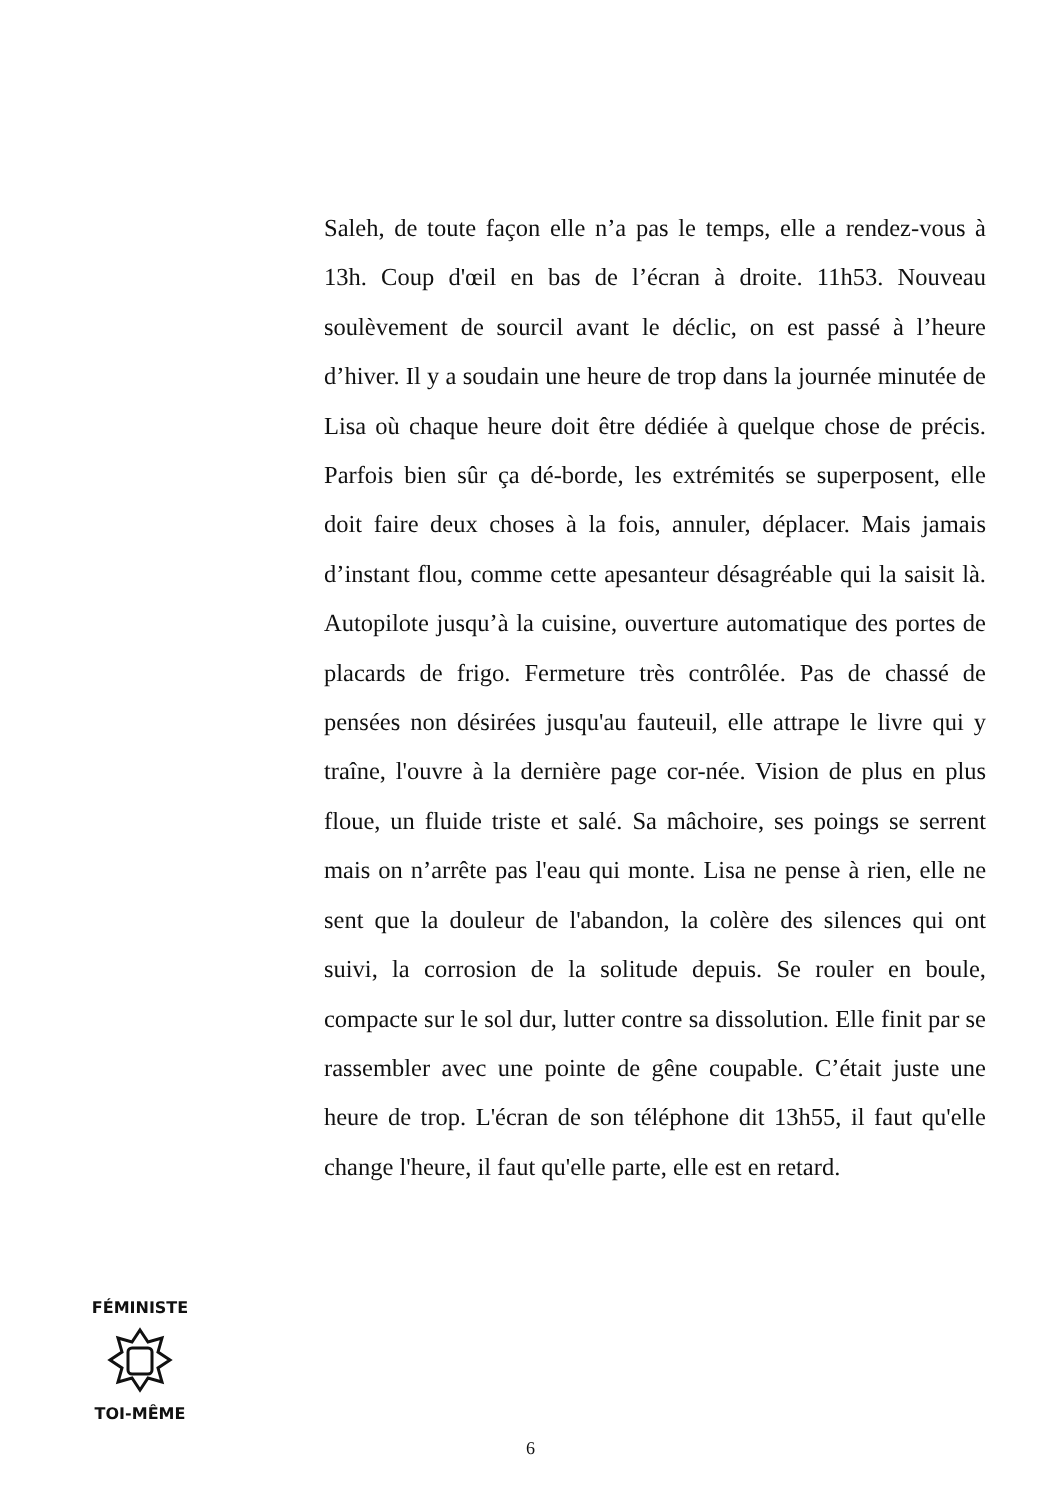Saleh, de toute façon elle n’a pas le temps, elle a rendez-vous à 13h. Coup d'œil en bas de l’écran à droite. 11h53. Nouveau soulèvement de sourcil avant le déclic, on est passé à l’heure d’hiver. Il y a soudain une heure de trop dans la journée minutée de Lisa où chaque heure doit être dédiée à quelque chose de précis. Parfois bien sûr ça dé-borde, les extrémités se superposent, elle doit faire deux choses à la fois, annuler, déplacer. Mais jamais d’instant flou, comme cette apesanteur désagréable qui la saisit là. Autopilote jusqu’à la cuisine, ouverture automatique des portes de placards de frigo. Fermeture très contrôlée. Pas de chassé de pensées non désirées jusqu'au fauteuil, elle attrape le livre qui y traîne, l'ouvre à la dernière page cor-née. Vision de plus en plus floue, un fluide triste et salé. Sa mâchoire, ses poings se serrent mais on n’arrête pas l'eau qui monte. Lisa ne pense à rien, elle ne sent que la douleur de l'abandon, la colère des silences qui ont suivi, la corrosion de la solitude depuis. Se rouler en boule, compacte sur le sol dur, lutter contre sa dissolution. Elle finit par se rassembler avec une pointe de gêne coupable. C’était juste une heure de trop. L'écran de son téléphone dit 13h55, il faut qu'elle change l'heure, il faut qu'elle parte, elle est en retard.
FÉMINISTE
TOI-MÊME
6